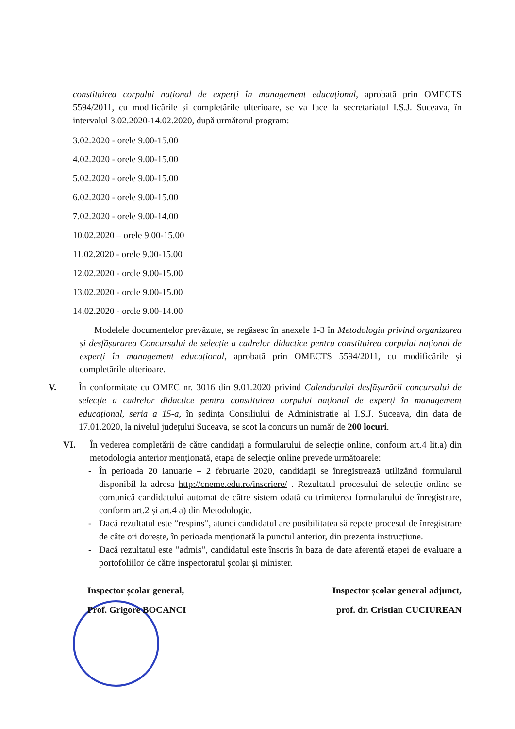constituirea corpului național de experți în management educațional, aprobată prin OMECTS 5594/2011, cu modificările și completările ulterioare, se va face la secretariatul I.Ș.J. Suceava, în intervalul 3.02.2020-14.02.2020, după următorul program:
3.02.2020 - orele 9.00-15.00
4.02.2020 - orele 9.00-15.00
5.02.2020 - orele 9.00-15.00
6.02.2020 - orele 9.00-15.00
7.02.2020 - orele 9.00-14.00
10.02.2020 – orele 9.00-15.00
11.02.2020 - orele 9.00-15.00
12.02.2020 - orele 9.00-15.00
13.02.2020 - orele 9.00-15.00
14.02.2020 - orele 9.00-14.00
Modelele documentelor prevăzute, se regăsesc în anexele 1-3 în Metodologia privind organizarea și desfășurarea Concursului de selecție a cadrelor didactice pentru constituirea corpului național de experți în management educațional, aprobată prin OMECTS 5594/2011, cu modificările și completările ulterioare.
V. În conformitate cu OMEC nr. 3016 din 9.01.2020 privind Calendarului desfășurării concursului de selecție a cadrelor didactice pentru constituirea corpului național de experți în management educațional, seria a 15-a, în ședința Consiliului de Administrație al I.Ș.J. Suceava, din data de 17.01.2020, la nivelul județului Suceava, se scot la concurs un număr de 200 locuri.
VI. În vederea completării de către candidați a formularului de selecție online, conform art.4 lit.a) din metodologia anterior menționată, etapa de selecție online prevede următoarele:
- În perioada 20 ianuarie – 2 februarie 2020, candidații se înregistrează utilizând formularul disponibil la adresa http://cneme.edu.ro/inscriere/ . Rezultatul procesului de selecție online se comunică candidatului automat de către sistem odată cu trimiterea formularului de înregistrare, conform art.2 și art.4 a) din Metodologie.
- Dacă rezultatul este ”respins”, atunci candidatul are posibilitatea să repete procesul de înregistrare de câte ori dorește, în perioada menționată la punctul anterior, din prezenta instrucțiune.
- Dacă rezultatul este ”admis”, candidatul este înscris în baza de date aferentă etapei de evaluare a portofoliilor de către inspectoratul școlar și minister.
Inspector școlar general,
Prof. Grigore BOCANCI
Inspector școlar general adjunct,
prof. dr. Cristian CUCIUREAN